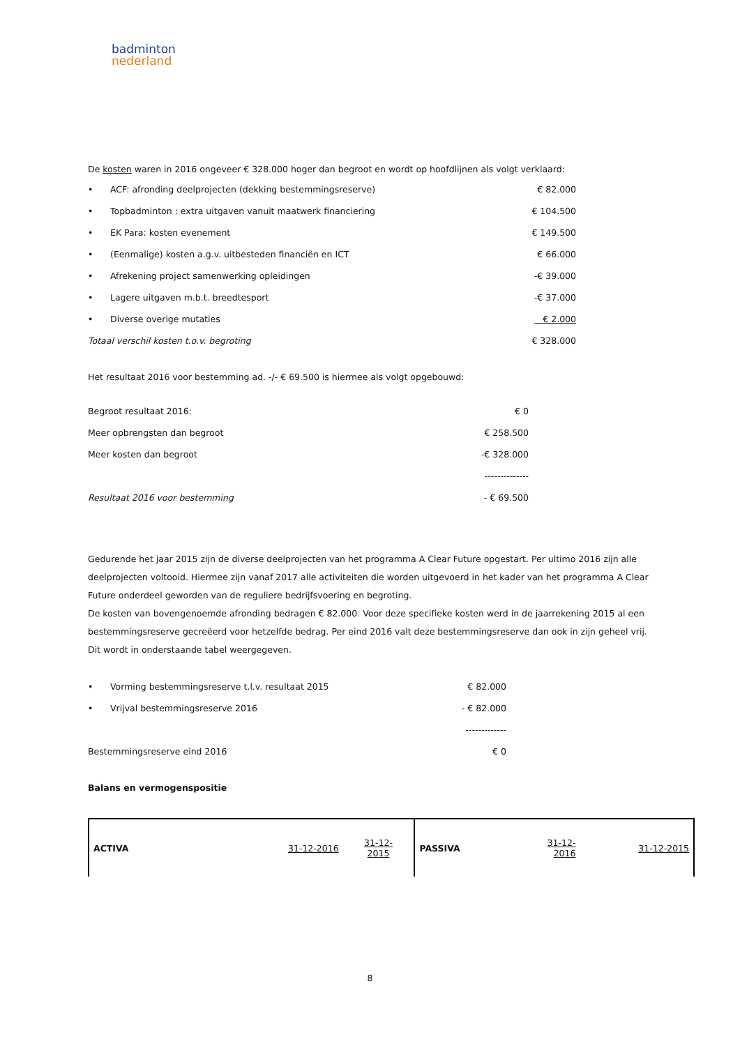badminton
nederland
De kosten waren in 2016 ongeveer € 328.000 hoger dan begroot en wordt op hoofdlijnen als volgt verklaard:
| • | ACF: afronding deelprojecten (dekking bestemmingsreserve) | € 82.000 |
| • | Topbadminton : extra uitgaven vanuit maatwerk financiering | € 104.500 |
| • | EK Para: kosten evenement | € 149.500 |
| • | (Eenmalige) kosten a.g.v. uitbesteden financiën en ICT | € 66.000 |
| • | Afrekening project samenwerking opleidingen | -€ 39.000 |
| • | Lagere uitgaven m.b.t. breedtesport | -€ 37.000 |
| • | Diverse overige mutaties | € 2.000 |
| Totaal verschil kosten t.o.v. begroting | | € 328.000 |
Het resultaat 2016 voor bestemming ad. -/- € 69.500 is hiermee als volgt opgebouwd:
| Begroot resultaat 2016: | € 0 |
| Meer opbrengsten dan begroot | € 258.500 |
| Meer kosten dan begroot | -€ 328.000 |
| | -------------- |
| Resultaat 2016 voor bestemming | - € 69.500 |
Gedurende het jaar 2015 zijn de diverse deelprojecten van het programma A Clear Future opgestart. Per ultimo 2016 zijn alle deelprojecten voltooid. Hiermee zijn vanaf 2017 alle activiteiten die worden uitgevoerd in het kader van het programma A Clear Future onderdeel geworden van de reguliere bedrijfsvoering en begroting.
De kosten van bovengenoemde afronding bedragen € 82.000. Voor deze specifieke kosten werd in de jaarrekening 2015 al een bestemmingsreserve gecreëerd voor hetzelfde bedrag. Per eind 2016 valt deze bestemmingsreserve dan ook in zijn geheel vrij. Dit wordt in onderstaande tabel weergegeven.
| • | Vorming bestemmingsreserve t.l.v. resultaat 2015 | € 82.000 |
| • | Vrijval bestemmingsreserve 2016 | - € 82.000 |
| | | ------------- |
| Bestemmingsreserve eind 2016 | | € 0 |
Balans en vermogenspositie
| ACTIVA | 31-12-2016 | 31-12- 2015 | PASSIVA | 31-12- 2016 | 31-12-2015 |
8